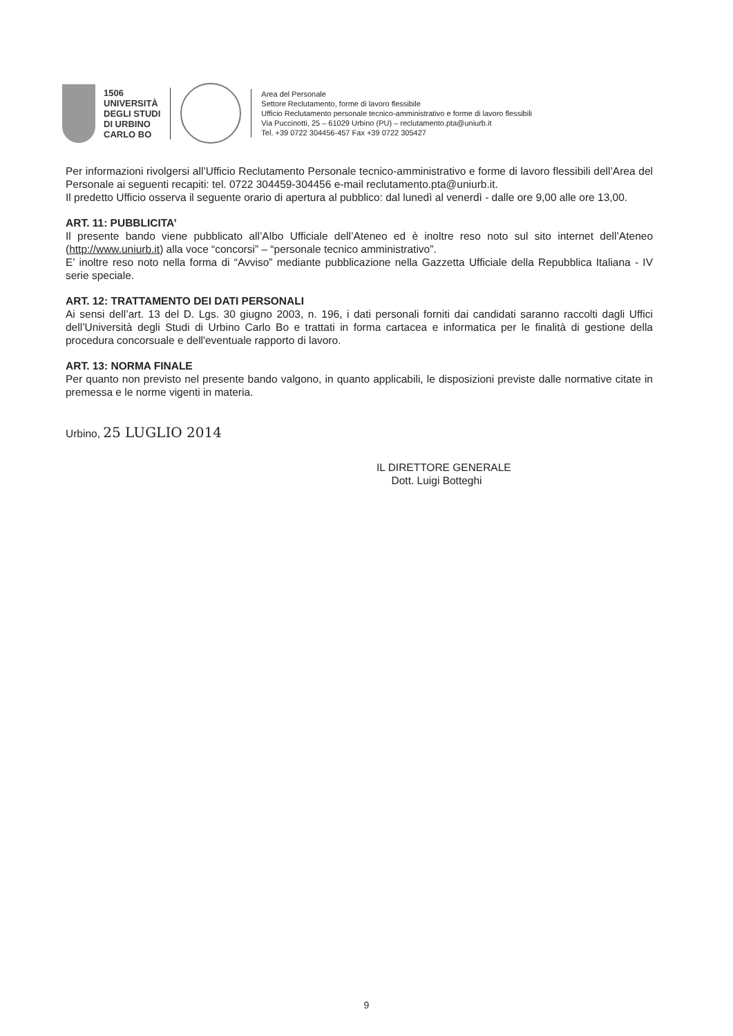1506
UNIVERSITÀ
DEGLI STUDI
DI URBINO
CARLO BO
Area del Personale
Settore Reclutamento, forme di lavoro flessibile
Ufficio Reclutamento personale tecnico-amministrativo e forme di lavoro flessibili
Via Puccinotti, 25 – 61029 Urbino (PU) – reclutamento.pta@uniurb.it
Tel. +39 0722 304456-457 Fax +39 0722 305427
Per informazioni rivolgersi all’Ufficio Reclutamento Personale tecnico-amministrativo e forme di lavoro flessibili dell’Area del Personale ai seguenti recapiti: tel. 0722 304459-304456 e-mail reclutamento.pta@uniurb.it.
Il predetto Ufficio osserva il seguente orario di apertura al pubblico: dal lunedì al venerdì - dalle ore 9,00 alle ore 13,00.
ART. 11: PUBBLICITA’
Il presente bando viene pubblicato all’Albo Ufficiale dell’Ateneo ed è inoltre reso noto sul sito internet dell’Ateneo (http://www.uniurb.it) alla voce “concorsi” – “personale tecnico amministrativo”.
E’ inoltre reso noto nella forma di “Avviso” mediante pubblicazione nella Gazzetta Ufficiale della Repubblica Italiana - IV serie speciale.
ART. 12: TRATTAMENTO DEI DATI PERSONALI
Ai sensi dell’art. 13 del D. Lgs. 30 giugno 2003, n. 196, i dati personali forniti dai candidati saranno raccolti dagli Uffici dell’Università degli Studi di Urbino Carlo Bo e trattati in forma cartacea e informatica per le finalità di gestione della procedura concorsuale e dell'eventuale rapporto di lavoro.
ART. 13: NORMA FINALE
Per quanto non previsto nel presente bando valgono, in quanto applicabili, le disposizioni previste dalle normative citate in premessa e le norme vigenti in materia.
Urbino, 25 LUGLIO 2014
IL DIRETTORE GENERALE
Dott. Luigi Botteghi
9